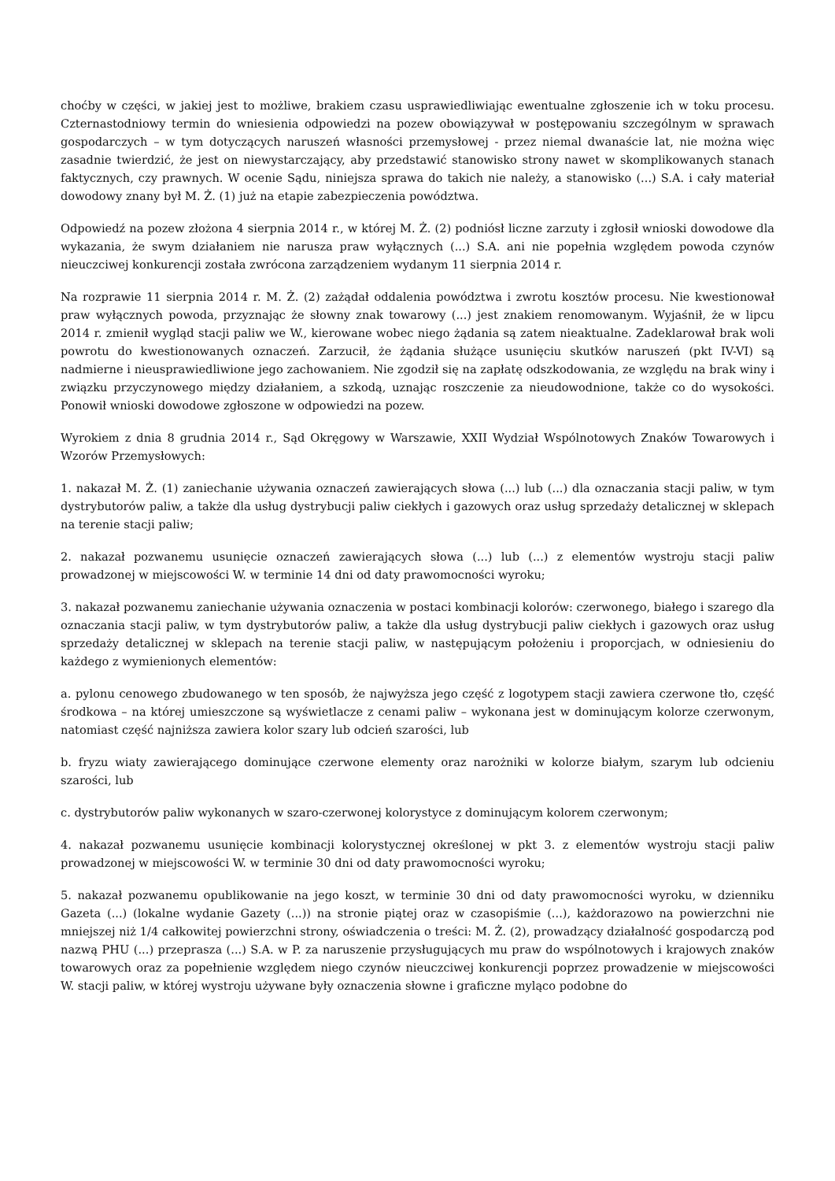choćby w części, w jakiej jest to możliwe, brakiem czasu usprawiedliwiając ewentualne zgłoszenie ich w toku procesu. Czternastodniowy termin do wniesienia odpowiedzi na pozew obowiązywał w postępowaniu szczególnym w sprawach gospodarczych – w tym dotyczących naruszeń własności przemysłowej - przez niemal dwanaście lat, nie można więc zasadnie twierdzić, że jest on niewystarczający, aby przedstawić stanowisko strony nawet w skomplikowanych stanach faktycznych, czy prawnych. W ocenie Sądu, niniejsza sprawa do takich nie należy, a stanowisko (...) S.A. i cały materiał dowodowy znany był M. Ż. (1) już na etapie zabezpieczenia powództwa.
Odpowiedź na pozew złożona 4 sierpnia 2014 r., w której M. Ż. (2) podniósł liczne zarzuty i zgłosił wnioski dowodowe dla wykazania, że swym działaniem nie narusza praw wyłącznych (...) S.A. ani nie popełnia względem powoda czynów nieuczciwej konkurencji została zwrócona zarządzeniem wydanym 11 sierpnia 2014 r.
Na rozprawie 11 sierpnia 2014 r. M. Ż. (2) zażądał oddalenia powództwa i zwrotu kosztów procesu. Nie kwestionował praw wyłącznych powoda, przyznając że słowny znak towarowy (...) jest znakiem renomowanym. Wyjaśnił, że w lipcu 2014 r. zmienił wygląd stacji paliw we W., kierowane wobec niego żądania są zatem nieaktualne. Zadeklarował brak woli powrotu do kwestionowanych oznaczeń. Zarzucił, że żądania służące usunięciu skutków naruszeń (pkt IV-VI) są nadmierne i nieusprawiedliwione jego zachowaniem. Nie zgodził się na zapłatę odszkodowania, ze względu na brak winy i związku przyczynowego między działaniem, a szkodą, uznając roszczenie za nieudowodnione, także co do wysokości. Ponowił wnioski dowodowe zgłoszone w odpowiedzi na pozew.
Wyrokiem z dnia 8 grudnia 2014 r., Sąd Okręgowy w Warszawie, XXII Wydział Wspólnotowych Znaków Towarowych i Wzorów Przemysłowych:
1. nakazał M. Ż. (1) zaniechanie używania oznaczeń zawierających słowa (...) lub (...) dla oznaczania stacji paliw, w tym dystrybutorów paliw, a także dla usług dystrybucji paliw ciekłych i gazowych oraz usług sprzedaży detalicznej w sklepach na terenie stacji paliw;
2. nakazał pozwanemu usunięcie oznaczeń zawierających słowa (...) lub (...) z elementów wystroju stacji paliw prowadzonej w miejscowości W. w terminie 14 dni od daty prawomocności wyroku;
3. nakazał pozwanemu zaniechanie używania oznaczenia w postaci kombinacji kolorów: czerwonego, białego i szarego dla oznaczania stacji paliw, w tym dystrybutorów paliw, a także dla usług dystrybucji paliw ciekłych i gazowych oraz usług sprzedaży detalicznej w sklepach na terenie stacji paliw, w następującym położeniu i proporcjach, w odniesieniu do każdego z wymienionych elementów:
a. pylonu cenowego zbudowanego w ten sposób, że najwyższa jego część z logotypem stacji zawiera czerwone tło, część środkowa – na której umieszczone są wyświetlacze z cenami paliw – wykonana jest w dominującym kolorze czerwonym, natomiast część najniższa zawiera kolor szary lub odcień szarości, lub
b. fryzu wiaty zawierającego dominujące czerwone elementy oraz narożniki w kolorze białym, szarym lub odcieniu szarości, lub
c. dystrybutorów paliw wykonanych w szaro-czerwonej kolorystyce z dominującym kolorem czerwonym;
4. nakazał pozwanemu usunięcie kombinacji kolorystycznej określonej w pkt 3. z elementów wystroju stacji paliw prowadzonej w miejscowości W. w terminie 30 dni od daty prawomocności wyroku;
5. nakazał pozwanemu opublikowanie na jego koszt, w terminie 30 dni od daty prawomocności wyroku, w dzienniku Gazeta (...) (lokalne wydanie Gazety (...)) na stronie piątej oraz w czasopiśmie (...), każdorazowo na powierzchni nie mniejszej niż 1/4 całkowitej powierzchni strony, oświadczenia o treści: M. Ż. (2), prowadzący działalność gospodarczą pod nazwą PHU (...) przeprasza (...) S.A. w P. za naruszenie przysługujących mu praw do wspólnotowych i krajowych znaków towarowych oraz za popełnienie względem niego czynów nieuczciwej konkurencji poprzez prowadzenie w miejscowości W. stacji paliw, w której wystroju używane były oznaczenia słowne i graficzne myląco podobne do